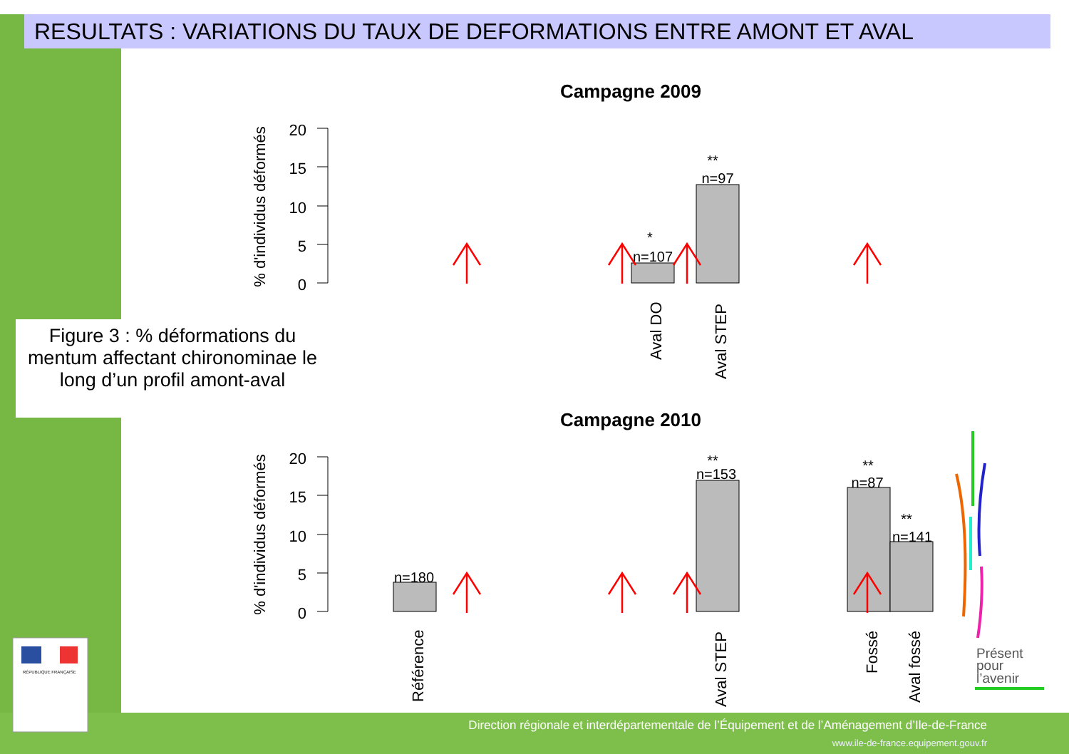RESULTATS : VARIATIONS DU TAUX DE DEFORMATIONS ENTRE AMONT ET AVAL
Figure 3 : % déformations du mentum affectant chironominae le long d’un profil amont-aval
Campagne 2009
20
15
10
5
0
% d'individus déformés
n=107
n=97
*
**
Aval DO
Aval STEP
Campagne 2010
20
15
10
5
0
% d'individus déformés
n=180
n=153
n=87
n=141
**
**
**
Référence
Aval STEP
Fossé
Aval fossé
Présent
pour
l’avenir
RÉPUBLIQUE FRANÇAISE
Direction régionale et interdépartementale de l’Équipement et de l’Aménagement d’Ile-de-France
www.ile-de-france.equipement.gouv.fr